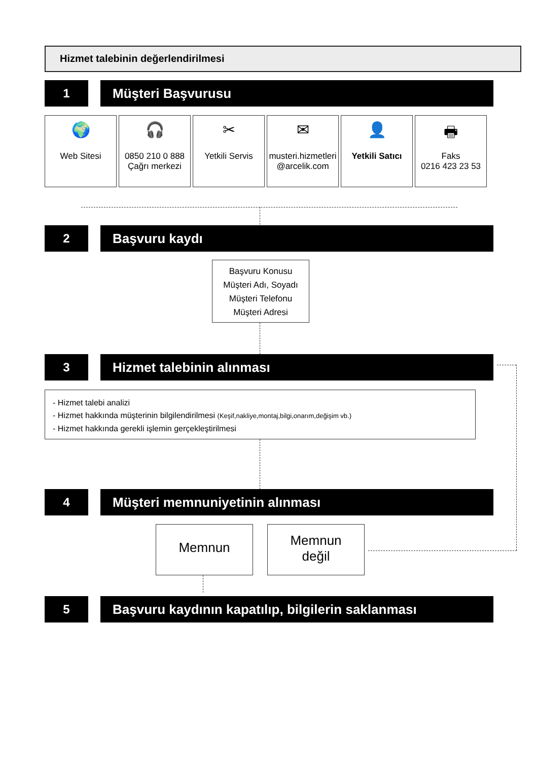Hizmet talebinin değerlendirilmesi
1 Müşteri Başvurusu
🌍
Web Sitesi
🎧
0850 210 0 888
Çağrı merkezi
✂
Yetkili Servis
✉
musteri.hizmetleri
@arcelik.com
👤
Yetkili Satıcı
🖶
Faks
0216 423 23 53
2 Başvuru kaydı
Başvuru Konusu
Müşteri Adı, Soyadı
Müşteri Telefonu
Müşteri Adresi
3 Hizmet talebinin alınması
- Hizmet talebi analizi
- Hizmet hakkında müşterinin bilgilendirilmesi (Keşif,nakliye,montaj,bilgi,onarım,değişim vb.)
- Hizmet hakkında gerekli işlemin gerçekleştirilmesi
4 Müşteri memnuniyetinin alınması
Memnun
Memnun
değil
5 Başvuru kaydının kapatılıp, bilgilerin saklanması